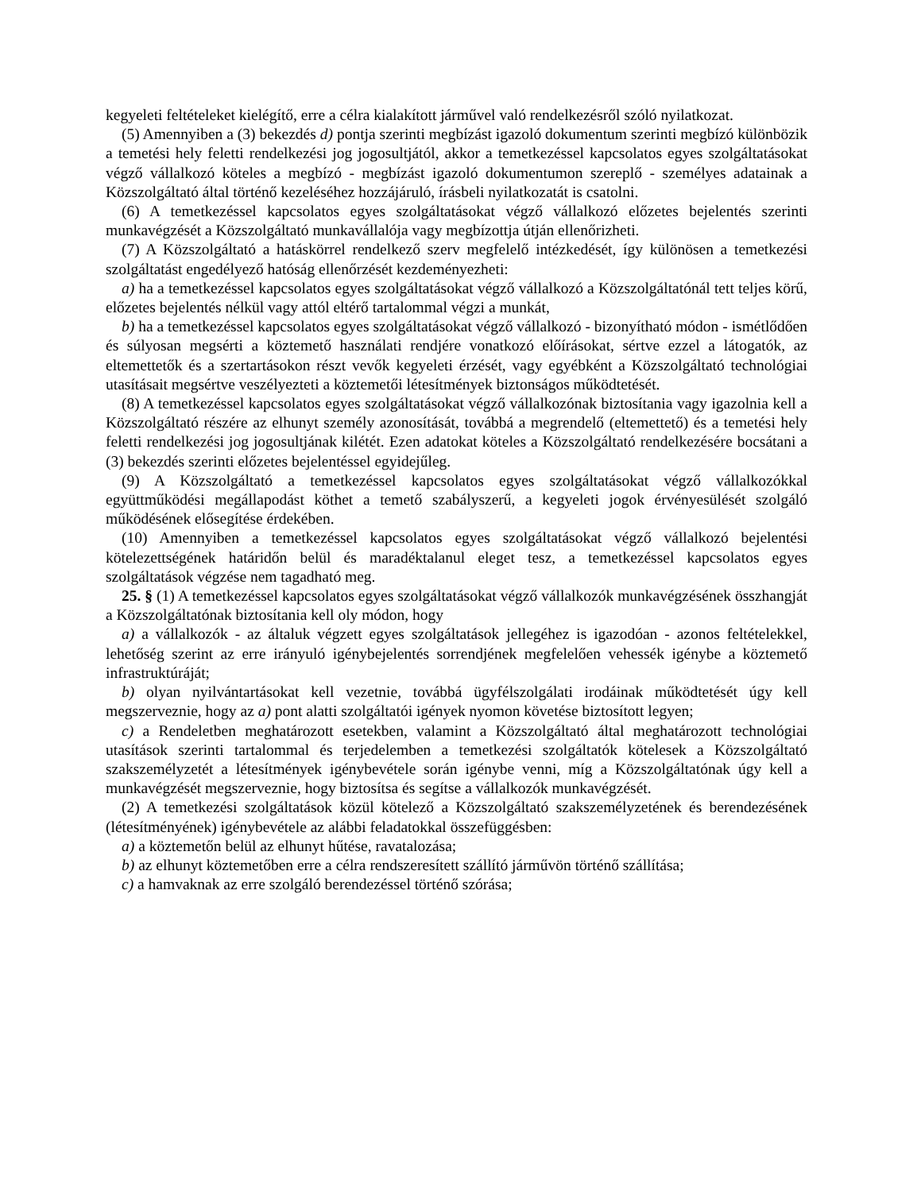kegyeleti feltételeket kielégítő, erre a célra kialakított járművel való rendelkezésről szóló nyilatkozat.
(5) Amennyiben a (3) bekezdés d) pontja szerinti megbízást igazoló dokumentum szerinti megbízó különbözik a temetési hely feletti rendelkezési jog jogosultjától, akkor a temetkezéssel kapcsolatos egyes szolgáltatásokat végző vállalkozó köteles a megbízó - megbízást igazoló dokumentumon szereplő - személyes adatainak a Közszolgáltató által történő kezeléséhez hozzájáruló, írásbeli nyilatkozatát is csatolni.
(6) A temetkezéssel kapcsolatos egyes szolgáltatásokat végző vállalkozó előzetes bejelentés szerinti munkavégzését a Közszolgáltató munkavállalója vagy megbízottja útján ellenőrizheti.
(7) A Közszolgáltató a hatáskörrel rendelkező szerv megfelelő intézkedését, így különösen a temetkezési szolgáltatást engedélyező hatóság ellenőrzését kezdeményezheti:
a) ha a temetkezéssel kapcsolatos egyes szolgáltatásokat végző vállalkozó a Közszolgáltatónál tett teljes körű, előzetes bejelentés nélkül vagy attól eltérő tartalommal végzi a munkát,
b) ha a temetkezéssel kapcsolatos egyes szolgáltatásokat végző vállalkozó - bizonyítható módon - ismétlődően és súlyosan megsérti a köztemető használati rendjére vonatkozó előírásokat, sértve ezzel a látogatók, az eltemettetők és a szertartásokon részt vevők kegyeleti érzését, vagy egyébként a Közszolgáltató technológiai utasításait megsértve veszélyezteti a köztemetői létesítmények biztonságos működtetését.
(8) A temetkezéssel kapcsolatos egyes szolgáltatásokat végző vállalkozónak biztosítania vagy igazolnia kell a Közszolgáltató részére az elhunyt személy azonosítását, továbbá a megrendelő (eltemettető) és a temetési hely feletti rendelkezési jog jogosultjának kilétét. Ezen adatokat köteles a Közszolgáltató rendelkezésére bocsátani a (3) bekezdés szerinti előzetes bejelentéssel egyidejűleg.
(9) A Közszolgáltató a temetkezéssel kapcsolatos egyes szolgáltatásokat végző vállalkozókkal együttműködési megállapodást köthet a temető szabályszerű, a kegyeleti jogok érvényesülését szolgáló működésének elősegítése érdekében.
(10) Amennyiben a temetkezéssel kapcsolatos egyes szolgáltatásokat végző vállalkozó bejelentési kötelezettségének határidőn belül és maradéktalanul eleget tesz, a temetkezéssel kapcsolatos egyes szolgáltatások végzése nem tagadható meg.
25. § (1) A temetkezéssel kapcsolatos egyes szolgáltatásokat végző vállalkozók munkavégzésének összhangját a Közszolgáltatónak biztosítania kell oly módon, hogy
a) a vállalkozók - az általuk végzett egyes szolgáltatások jellegéhez is igazodóan - azonos feltételekkel, lehetőség szerint az erre irányuló igénybejelentés sorrendjének megfelelően vehessék igénybe a köztemető infrastruktúráját;
b) olyan nyilvántartásokat kell vezetnie, továbbá ügyfélszolgálati irodáinak működtetését úgy kell megszerveznie, hogy az a) pont alatti szolgáltatói igények nyomon követése biztosított legyen;
c) a Rendeletben meghatározott esetekben, valamint a Közszolgáltató által meghatározott technológiai utasítások szerinti tartalommal és terjedelemben a temetkezési szolgáltatók kötelesek a Közszolgáltató szakszemélyzetét a létesítmények igénybevétele során igénybe venni, míg a Közszolgáltatónak úgy kell a munkavégzését megszerveznie, hogy biztosítsa és segítse a vállalkozók munkavégzését.
(2) A temetkezési szolgáltatások közül kötelező a Közszolgáltató szakszemélyzetének és berendezésének (létesítményének) igénybevétele az alábbi feladatokkal összefüggésben:
a) a köztemetőn belül az elhunyt hűtése, ravatalozása;
b) az elhunyt köztemetőben erre a célra rendszeresített szállító járművön történő szállítása;
c) a hamvaknak az erre szolgáló berendezéssel történő szórása;